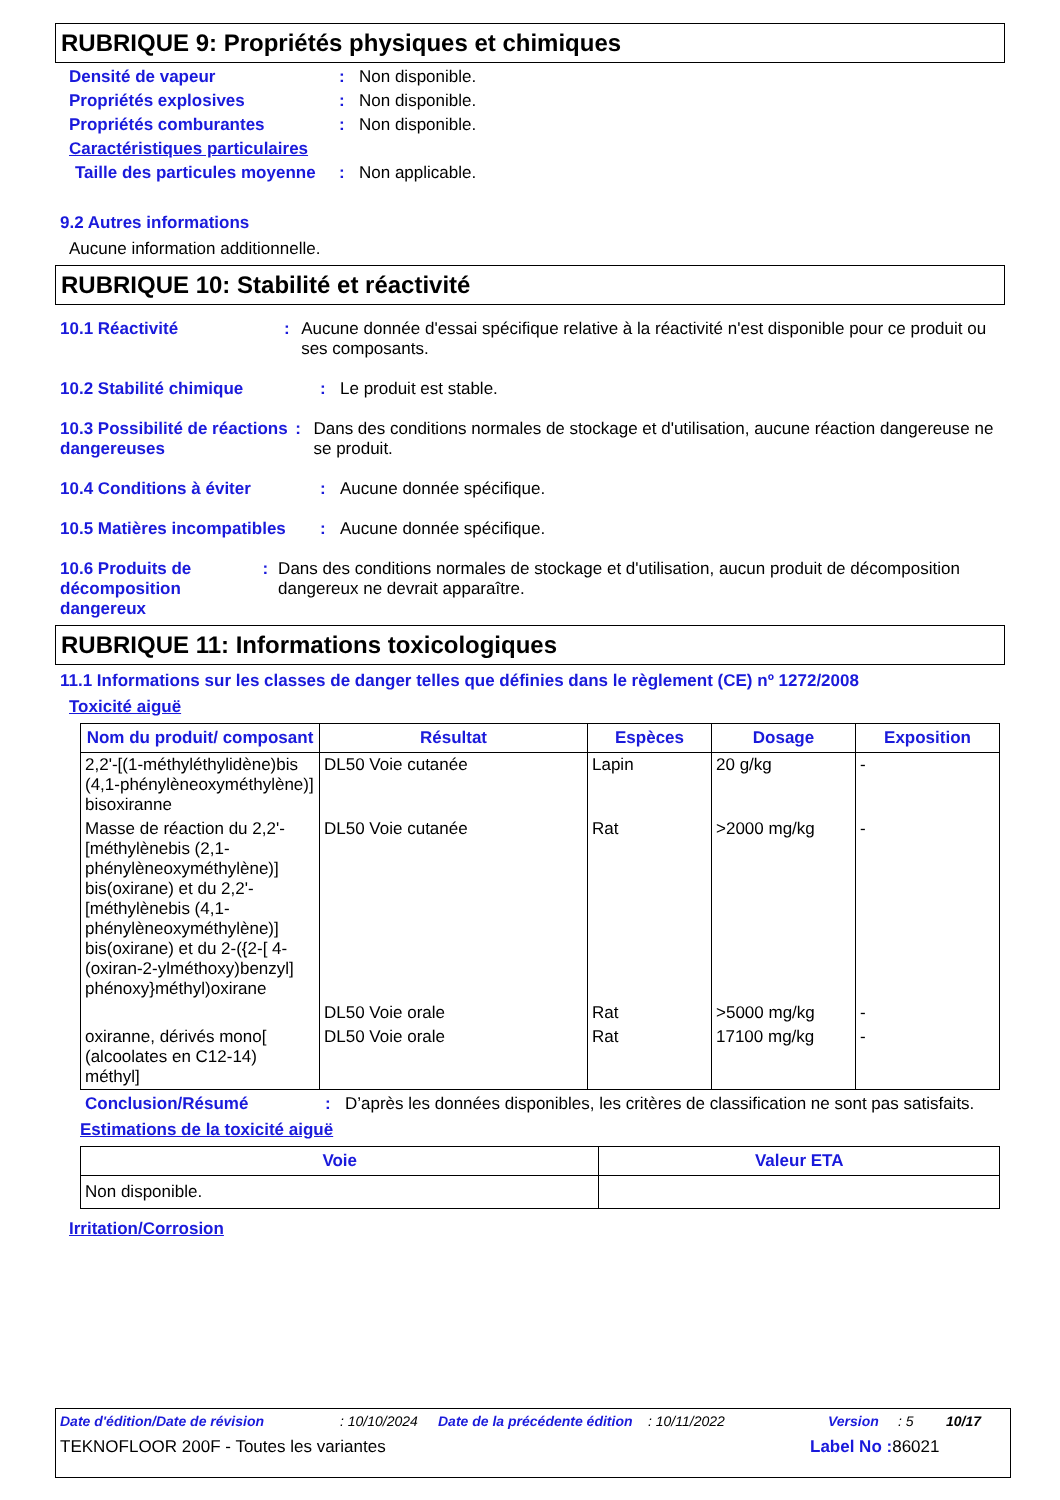RUBRIQUE 9: Propriétés physiques et chimiques
Densité de vapeur: Non disponible.
Propriétés explosives: Non disponible.
Propriétés comburantes: Non disponible.
Caractéristiques particulaires
Taille des particules moyenne: Non applicable.
9.2 Autres informations
Aucune information additionnelle.
RUBRIQUE 10: Stabilité et réactivité
10.1 Réactivité: Aucune donnée d'essai spécifique relative à la réactivité n'est disponible pour ce produit ou ses composants.
10.2 Stabilité chimique: Le produit est stable.
10.3 Possibilité de réactions dangereuses: Dans des conditions normales de stockage et d'utilisation, aucune réaction dangereuse ne se produit.
10.4 Conditions à éviter: Aucune donnée spécifique.
10.5 Matières incompatibles: Aucune donnée spécifique.
10.6 Produits de décomposition dangereux: Dans des conditions normales de stockage et d'utilisation, aucun produit de décomposition dangereux ne devrait apparaître.
RUBRIQUE 11: Informations toxicologiques
11.1 Informations sur les classes de danger telles que définies dans le règlement (CE) nº 1272/2008
Toxicité aiguë
| Nom du produit/ composant | Résultat | Espèces | Dosage | Exposition |
| --- | --- | --- | --- | --- |
| 2,2'-[(1-méthyléthylidène)bis (4,1-phénylèneoxyméthylène)] bisoxiranne | DL50 Voie cutanée | Lapin | 20 g/kg | - |
| Masse de réaction du 2,2'-[méthylènebis (2,1-phénylèneoxyméthylène)] bis(oxirane) et du 2,2'-[méthylènebis (4,1-phénylèneoxyméthylène)] bis(oxirane) et du 2-({2-[ 4-(oxiran-2-ylméthoxy)benzyl] phénoxy}méthyl)oxirane | DL50 Voie cutanée | Rat | >2000 mg/kg | - |
| | DL50 Voie orale | Rat | >5000 mg/kg | - |
| oxiranne, dérivés mono[ (alcoolates en C12-14) méthyl] | DL50 Voie orale | Rat | 17100 mg/kg | - |
Conclusion/Résumé: D’après les données disponibles, les critères de classification ne sont pas satisfaits.
Estimations de la toxicité aiguë
| Voie | Valeur ETA |
| --- | --- |
| Non disponible. | |
Irritation/Corrosion
Date d'édition/Date de révision: 10/10/2024 Date de la précédente édition: 10/11/2022 Version: 5 10/17
TEKNOFLOOR 200F - Toutes les variantes Label No : 86021